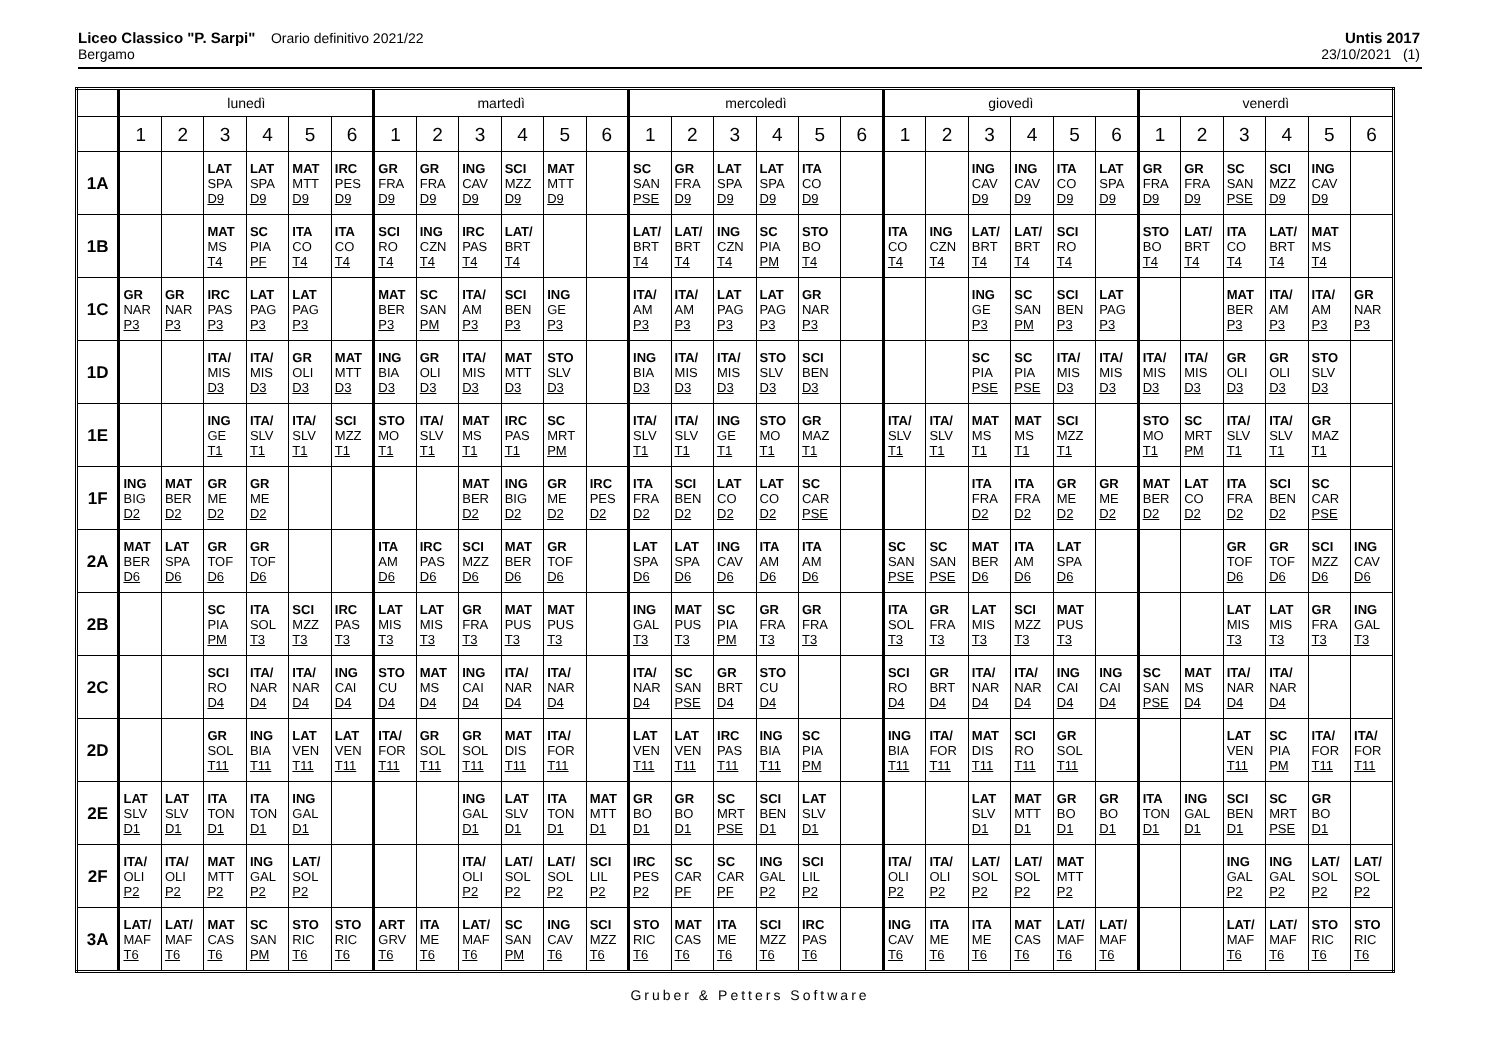Liceo Classico "P. Sarpi" Orario definitivo 2021/22
Bergamo
Untis 2017
23/10/2021 (1)
| | lunedì | | | | | | martedì | | | | | | mercoledì | | | | | | giovedì | | | | | | venerdì | | | | | |
| --- | --- | --- | --- | --- | --- | --- | --- | --- | --- | --- | --- | --- | --- | --- | --- | --- | --- | --- | --- | --- | --- | --- | --- | --- | --- | --- | --- | --- | --- | --- |
| | 1 | 2 | 3 | 4 | 5 | 6 | 1 | 2 | 3 | 4 | 5 | 6 | 1 | 2 | 3 | 4 | 5 | 6 | 1 | 2 | 3 | 4 | 5 | 6 | 1 | 2 | 3 | 4 | 5 | 6 |
| 1A | | | LAT SPA D9 | LAT SPA D9 | MAT MTT D9 | IRC PES D9 | GR FRA D9 | GR FRA D9 | ING CAV D9 | SCI MZZ D9 | MAT MTT D9 | | SC SAN PSE | GR FRA D9 | LAT SPA D9 | LAT SPA D9 | ITA CO D9 | | | | ING CAV D9 | ING CAV D9 | ITA CO D9 | LAT SPA D9 | GR FRA D9 | GR FRA D9 | SC SAN PSE | SCI MZZ D9 | ING CAV D9 | |
| 1B | | | MAT MS T4 | SC PIA PF | ITA CO T4 | ITA CO T4 | SCI RO T4 | ING CZN T4 | IRC PAS T4 | LAT/ BRT T4 | | | LAT/ BRT T4 | LAT/ BRT T4 | ING CZN T4 | SC PIA PM | STO BO T4 | | ITA CO T4 | ING CZN T4 | LAT/ BRT T4 | LAT/ BRT T4 | SCI RO T4 | | STO BO T4 | LAT/ BRT T4 | ITA CO T4 | LAT/ BRT T4 | MAT MS T4 | |
| 1C | GR NAR P3 | GR NAR P3 | IRC PAS P3 | LAT PAG P3 | LAT PAG P3 | | MAT BER P3 | SC SAN PM | ITA/ AM P3 | SCI BEN P3 | ING GE P3 | | ITA/ AM P3 | ITA/ AM P3 | LAT PAG P3 | LAT PAG P3 | GR NAR P3 | | | | ING GE P3 | SC SAN PM | SCI BEN P3 | LAT PAG P3 | | | MAT BER P3 | ITA/ AM P3 | ITA/ AM P3 | GR NAR P3 |
| 1D | | | ITA/ MIS D3 | ITA/ MIS D3 | GR OLI D3 | MAT MTT D3 | ING BIA D3 | GR OLI D3 | ITA/ MIS D3 | MAT MTT D3 | STO SLV D3 | | ING BIA D3 | ITA/ MIS D3 | ITA/ MIS D3 | STO SLV D3 | SCI BEN D3 | | | | SC PIA PSE | SC PIA PSE | ITA/ MIS D3 | ITA/ MIS D3 | ITA/ MIS D3 | ITA/ MIS D3 | GR OLI D3 | GR OLI D3 | STO SLV D3 | |
| 1E | | | ING GE T1 | ITA/ SLV T1 | ITA/ SLV T1 | SCI MZZ T1 | STO MO T1 | ITA/ SLV T1 | MAT MS T1 | IRC PAS T1 | SC MRT PM | | ITA/ SLV T1 | ITA/ SLV T1 | ING GE T1 | STO MO T1 | GR MAZ T1 | | ITA/ SLV T1 | ITA/ SLV T1 | MAT MS T1 | MAT MS T1 | SCI MZZ T1 | | STO MO T1 | SC MRT PM | ITA/ SLV T1 | ITA/ SLV T1 | GR MAZ T1 | |
| 1F | ING BIG D2 | MAT BER D2 | GR ME D2 | GR ME D2 | | | | | MAT BER D2 | ING BIG D2 | GR ME D2 | IRC PES D2 | ITA FRA D2 | SCI BEN D2 | LAT CO D2 | LAT CO D2 | SC CAR PSE | | | | ITA FRA D2 | ITA FRA D2 | GR ME D2 | GR ME D2 | MAT BER D2 | LAT CO D2 | ITA FRA D2 | SCI BEN D2 | SC CAR PSE | |
| 2A | MAT BER D6 | LAT SPA D6 | GR TOF D6 | GR TOF D6 | | | ITA AM D6 | IRC PAS D6 | SCI MZZ D6 | MAT BER D6 | GR TOF D6 | | LAT SPA D6 | LAT SPA D6 | ING CAV D6 | ITA AM D6 | ITA AM D6 | | SC SAN PSE | SC SAN PSE | MAT BER D6 | ITA AM D6 | LAT SPA D6 | | | | GR TOF D6 | GR TOF D6 | SCI MZZ D6 | ING CAV D6 |
| 2B | | | SC PIA PM | ITA SOL T3 | SCI MZZ T3 | IRC PAS T3 | LAT MIS T3 | LAT MIS T3 | GR FRA T3 | MAT PUS T3 | MAT PUS T3 | | ING GAL T3 | MAT PUS T3 | SC PIA PM | GR FRA T3 | GR FRA T3 | | ITA SOL T3 | GR FRA T3 | LAT MIS T3 | SCI MZZ T3 | MAT PUS T3 | | | | LAT MIS T3 | LAT MIS T3 | GR FRA T3 | ING GAL T3 |
| 2C | | | SCI RO D4 | ITA/ NAR D4 | ITA/ NAR D4 | ING CAI D4 | STO CU D4 | MAT MS D4 | ING CAI D4 | ITA/ NAR D4 | ITA/ NAR D4 | | ITA/ NAR D4 | SC SAN PSE | GR BRT D4 | STO CU D4 | | | SCI RO D4 | GR BRT D4 | ITA/ NAR D4 | ITA/ NAR D4 | ING CAI D4 | ING CAI D4 | SC SAN PSE | MAT MS D4 | ITA/ NAR D4 | ITA/ NAR D4 | | |
| 2D | | | GR SOL T11 | ING BIA T11 | LAT VEN T11 | LAT VEN T11 | ITA/ FOR T11 | GR SOL T11 | GR SOL T11 | MAT DIS T11 | ITA/ FOR T11 | | LAT VEN T11 | LAT VEN T11 | IRC PAS T11 | ING BIA T11 | SC PIA PM | | ING BIA T11 | ITA/ FOR T11 | MAT DIS T11 | SCI RO T11 | GR SOL T11 | | | | LAT VEN T11 | SC PIA PM | ITA/ FOR T11 | ITA/ FOR T11 |
| 2E | LAT SLV D1 | LAT SLV D1 | ITA TON D1 | ITA TON D1 | ING GAL D1 | | | | ING GAL D1 | LAT SLV D1 | ITA TON D1 | MAT MTT D1 | GR BO D1 | GR BO D1 | SC MRT PSE | SCI BEN D1 | LAT SLV D1 | | | | LAT SLV D1 | MAT MTT D1 | GR BO D1 | GR BO D1 | ITA TON D1 | ING GAL D1 | SCI BEN D1 | SC MRT PSE | GR BO D1 | |
| 2F | ITA/ OLI P2 | ITA/ OLI P2 | MAT MTT P2 | ING GAL P2 | LAT/ SOL P2 | | | | ITA/ OLI P2 | LAT/ SOL P2 | LAT/ SOL P2 | SCI LIL P2 | IRC PES P2 | SC CAR PF | SC CAR PF | ING GAL P2 | SCI LIL P2 | | ITA/ OLI P2 | ITA/ OLI P2 | LAT/ SOL P2 | LAT/ SOL P2 | MAT MTT P2 | | | | ING GAL P2 | ING GAL P2 | LAT/ SOL P2 | LAT/ SOL P2 |
| 3A | LAT/ MAF T6 | LAT/ MAF T6 | MAT CAS T6 | SC SAN PM | STO RIC T6 | STO RIC T6 | ART GRV T6 | ITA ME T6 | LAT/ MAF T6 | SC SAN PM | ING CAV T6 | SCI MZZ T6 | STO RIC T6 | MAT CAS T6 | ITA ME T6 | SCI MZZ T6 | IRC PAS T6 | | ING CAV T6 | ITA ME T6 | ITA ME T6 | MAT CAS T6 | LAT/ MAF T6 | LAT/ MAF T6 | | | LAT/ MAF T6 | LAT/ MAF T6 | STO RIC T6 | STO RIC T6 |
Gruber & Petters Software